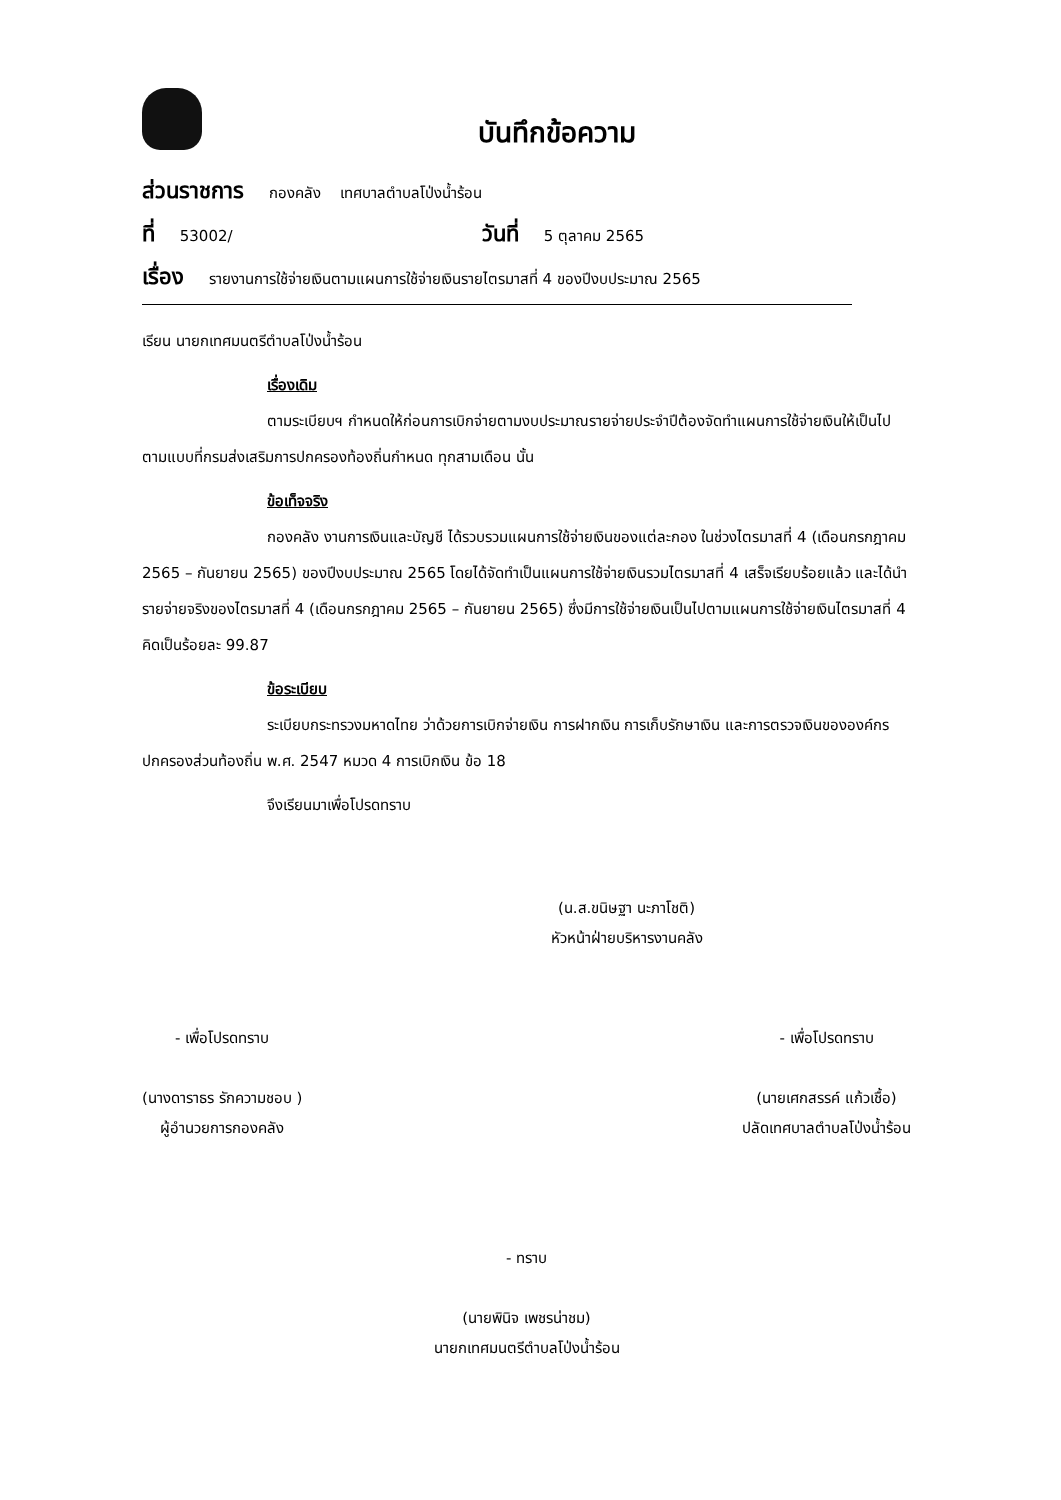บันทึกข้อความ
ส่วนราชการ กองคลัง เทศบาลตำบลโป่งน้ำร้อน
ที่ 53002/ วันที่ 5 ตุลาคม 2565
เรื่อง รายงานการใช้จ่ายเงินตามแผนการใช้จ่ายเงินรายไตรมาสที่ 4 ของปีงบประมาณ 2565
เรียน นายกเทศมนตรีตำบลโป่งน้ำร้อน
เรื่องเดิม
ตามระเบียบฯ กำหนดให้ก่อนการเบิกจ่ายตามงบประมาณรายจ่ายประจำปีต้องจัดทำแผนการใช้จ่ายเงินให้เป็นไปตามแบบที่กรมส่งเสริมการปกครองท้องถิ่นกำหนด ทุกสามเดือน นั้น
ข้อเท็จจริง
กองคลัง งานการเงินและบัญชี ได้รวบรวมแผนการใช้จ่ายเงินของแต่ละกอง ในช่วงไตรมาสที่ 4 (เดือนกรกฎาคม 2565 – กันยายน 2565) ของปีงบประมาณ 2565 โดยได้จัดทำเป็นแผนการใช้จ่ายเงินรวมไตรมาสที่ 4 เสร็จเรียบร้อยแล้ว และได้นำรายจ่ายจริงของไตรมาสที่ 4 (เดือนกรกฎาคม 2565 – กันยายน 2565) ซึ่งมีการใช้จ่ายเงินเป็นไปตามแผนการใช้จ่ายเงินไตรมาสที่ 4 คิดเป็นร้อยละ 99.87
ข้อระเบียบ
ระเบียบกระทรวงมหาดไทย ว่าด้วยการเบิกจ่ายเงิน การฝากเงิน การเก็บรักษาเงิน และการตรวจเงินขององค์กรปกครองส่วนท้องถิ่น พ.ศ. 2547 หมวด 4 การเบิกเงิน ข้อ 18
จึงเรียนมาเพื่อโปรดทราบ
(น.ส.ขนิษฐา นะภาโชติ)
หัวหน้าฝ่ายบริหารงานคลัง
- เพื่อโปรดทราบ
(นางดาราธร รักความชอบ )
ผู้อำนวยการกองคลัง
- เพื่อโปรดทราบ
(นายเศกสรรค์ แก้วเชื้อ)
ปลัดเทศบาลตำบลโป่งน้ำร้อน
- ทราบ
(นายพินิจ เพชรน่าชม)
นายกเทศมนตรีตำบลโป่งน้ำร้อน